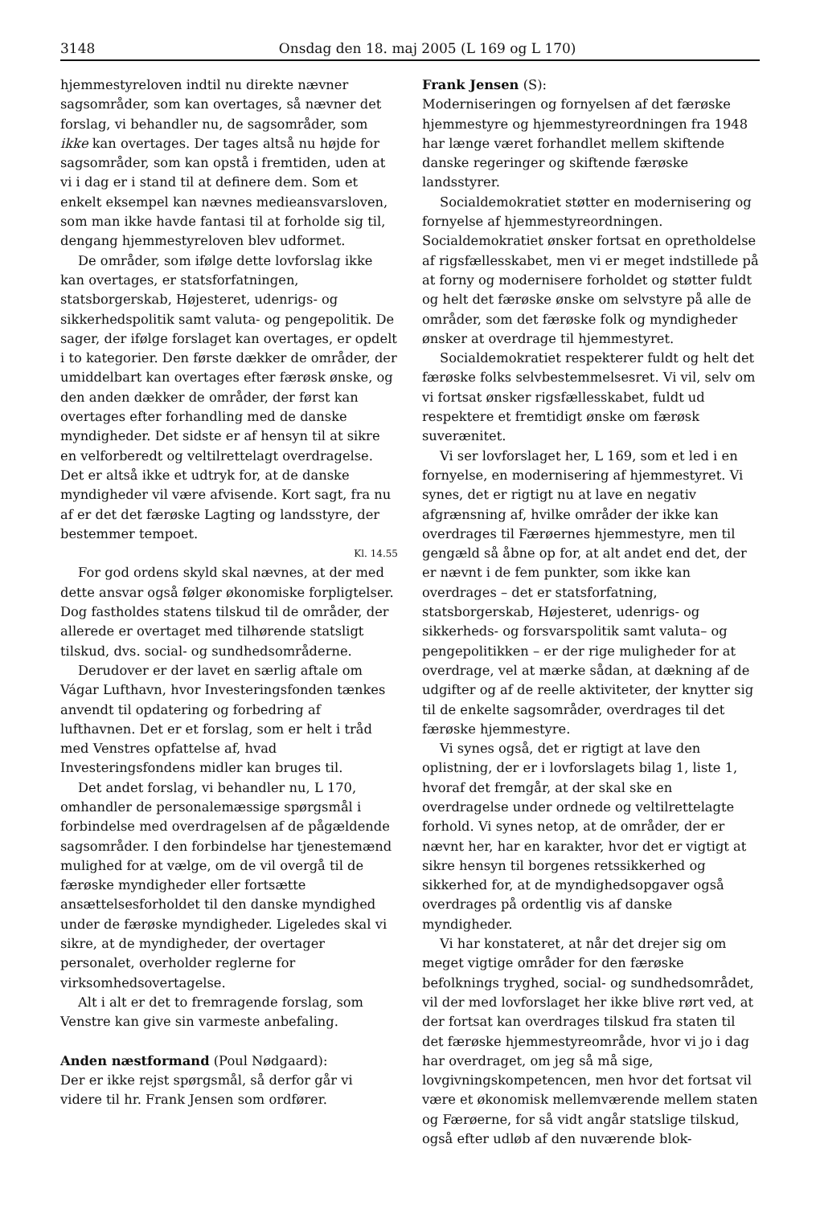3148 Onsdag den 18. maj 2005 (L 169 og L 170)
hjemmestyreloven indtil nu direkte nævner sagsområder, som kan overtages, så nævner det forslag, vi behandler nu, de sagsområder, som ikke kan overtages. Der tages altså nu højde for sagsområder, som kan opstå i fremtiden, uden at vi i dag er i stand til at definere dem. Som et enkelt eksempel kan nævnes medieansvarsloven, som man ikke havde fantasi til at forholde sig til, dengang hjemmestyreloven blev udformet.
De områder, som ifølge dette lovforslag ikke kan overtages, er statsforfatningen, statsborgerskab, Højesteret, udenrigs- og sikkerhedspolitik samt valuta- og pengepolitik. De sager, der ifølge forslaget kan overtages, er opdelt i to kategorier. Den første dækker de områder, der umiddelbart kan overtages efter færøsk ønske, og den anden dækker de områder, der først kan overtages efter forhandling med de danske myndigheder. Det sidste er af hensyn til at sikre en velforberedt og veltilrettelagt overdragelse. Det er altså ikke et udtryk for, at de danske myndigheder vil være afvisende. Kort sagt, fra nu af er det det færøske Lagting og landsstyre, der bestemmer tempoet.
Kl. 14.55
For god ordens skyld skal nævnes, at der med dette ansvar også følger økonomiske forpligtelser. Dog fastholdes statens tilskud til de områder, der allerede er overtaget med tilhørende statsligt tilskud, dvs. social- og sundhedsområderne.
Derudover er der lavet en særlig aftale om Vágar Lufthavn, hvor Investeringsfonden tænkes anvendt til opdatering og forbedring af lufthavnen. Det er et forslag, som er helt i tråd med Venstres opfattelse af, hvad Investeringsfondens midler kan bruges til.
Det andet forslag, vi behandler nu, L 170, omhandler de personalemæssige spørgsmål i forbindelse med overdragelsen af de pågældende sagsområder. I den forbindelse har tjenestemænd mulighed for at vælge, om de vil overgå til de færøske myndigheder eller fortsætte ansættelsesforholdet til den danske myndighed under de færøske myndigheder. Ligeledes skal vi sikre, at de myndigheder, der overtager personalet, overholder reglerne for virksomhedsovertagelse.
Alt i alt er det to fremragende forslag, som Venstre kan give sin varmeste anbefaling.
Anden næstformand (Poul Nødgaard):
Der er ikke rejst spørgsmål, så derfor går vi videre til hr. Frank Jensen som ordfører.
Frank Jensen (S):
Moderniseringen og fornyelsen af det færøske hjemmestyre og hjemmestyreordningen fra 1948 har længe været forhandlet mellem skiftende danske regeringer og skiftende færøske landsstyrer.
Socialdemokratiet støtter en modernisering og fornyelse af hjemmestyreordningen. Socialdemokratiet ønsker fortsat en opretholdelse af rigsfællesskabet, men vi er meget indstillede på at forny og modernisere forholdet og støtter fuldt og helt det færøske ønske om selvstyre på alle de områder, som det færøske folk og myndigheder ønsker at overdrage til hjemmestyret.
Socialdemokratiet respekterer fuldt og helt det færøske folks selvbestemmelsesret. Vi vil, selv om vi fortsat ønsker rigsfællesskabet, fuldt ud respektere et fremtidigt ønske om færøsk suverænitet.
Vi ser lovforslaget her, L 169, som et led i en fornyelse, en modernisering af hjemmestyret. Vi synes, det er rigtigt nu at lave en negativ afgrænsning af, hvilke områder der ikke kan overdrages til Færøernes hjemmestyre, men til gengæld så åbne op for, at alt andet end det, der er nævnt i de fem punkter, som ikke kan overdrages – det er statsforfatning, statsborgerskab, Højesteret, udenrigs- og sikkerheds- og forsvarspolitik samt valuta– og pengepolitikken – er der rige muligheder for at overdrage, vel at mærke sådan, at dækning af de udgifter og af de reelle aktiviteter, der knytter sig til de enkelte sagsområder, overdrages til det færøske hjemmestyre.
Vi synes også, det er rigtigt at lave den oplistning, der er i lovforslagets bilag 1, liste 1, hvoraf det fremgår, at der skal ske en overdragelse under ordnede og veltilrettelagte forhold. Vi synes netop, at de områder, der er nævnt her, har en karakter, hvor det er vigtigt at sikre hensyn til borgenes retssikkerhed og sikkerhed for, at de myndighedsopgaver også overdrages på ordentlig vis af danske myndigheder.
Vi har konstateret, at når det drejer sig om meget vigtige områder for den færøske befolknings tryghed, social- og sundhedsområdet, vil der med lovforslaget her ikke blive rørt ved, at der fortsat kan overdrages tilskud fra staten til det færøske hjemmestyreområde, hvor vi jo i dag har overdraget, om jeg så må sige, lovgivningskompetencen, men hvor det fortsat vil være et økonomisk mellemværende mellem staten og Færøerne, for så vidt angår statslige tilskud, også efter udløb af den nuværende blok-